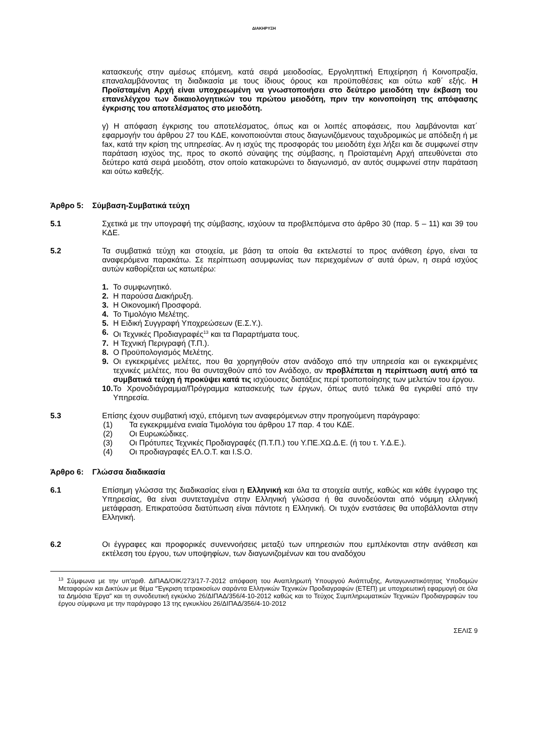ΔΙΑΚΗΡΥΞΗ
κατασκευής στην αμέσως επόμενη, κατά σειρά μειοδοσίας, Εργοληπτική Επιχείρηση ή Κοινοπραξία, επαναλαμβάνοντας τη διαδικασία με τους ίδιους όρους και προϋποθέσεις και ούτω καθ΄ εξής. Η Προϊσταμένη Αρχή είναι υποχρεωμένη να γνωστοποιήσει στο δεύτερο μειοδότη την έκβαση του επανελέγχου των δικαιολογητικών του πρώτου μειοδότη, πριν την κοινοποίηση της απόφασης έγκρισης του αποτελέσματος στο μειοδότη.
γ) Η απόφαση έγκρισης του αποτελέσματος, όπως και οι λοιπές αποφάσεις, που λαμβάνονται κατ΄ εφαρμογήν του άρθρου 27 του ΚΔΕ, κοινοποιούνται στους διαγωνιζόμενους ταχυδρομικώς με απόδειξη ή με fax, κατά την κρίση της υπηρεσίας. Αν η ισχύς της προσφοράς του μειοδότη έχει λήξει και δε συμφωνεί στην παράταση ισχύος της, προς το σκοπό σύναψης της σύμβασης, η Προϊσταμένη Αρχή απευθύνεται στο δεύτερο κατά σειρά μειοδότη, στον οποίο κατακυρώνει το διαγωνισμό, αν αυτός συμφωνεί στην παράταση και ούτω καθεξής.
Άρθρο 5: Σύμβαση-Συμβατικά τεύχη
5.1 Σχετικά με την υπογραφή της σύμβασης, ισχύουν τα προβλεπόμενα στο άρθρο 30 (παρ. 5 – 11) και 39 του ΚΔΕ.
5.2 Τα συμβατικά τεύχη και στοιχεία, με βάση τα οποία θα εκτελεστεί το προς ανάθεση έργο, είναι τα αναφερόμενα παρακάτω. Σε περίπτωση ασυμφωνίας των περιεχομένων σ' αυτά όρων, η σειρά ισχύος αυτών καθορίζεται ως κατωτέρω:
1. Το συμφωνητικό.
2. Η παρούσα Διακήρυξη.
3. Η Οικονομική Προσφορά.
4. Το Τιμολόγιο Μελέτης.
5. Η Ειδική Συγγραφή Υποχρεώσεων (Ε.Σ.Υ.).
6. Οι Τεχνικές Προδιαγραφές<sup>13</sup> και τα Παραρτήματα τους.
7. Η Τεχνική Περιγραφή (Τ.Π.).
8. Ο Προϋπολογισμός Μελέτης.
9. Οι εγκεκριμένες μελέτες, που θα χορηγηθούν στον ανάδοχο από την υπηρεσία και οι εγκεκριμένες τεχνικές μελέτες, που θα συνταχθούν από τον Ανάδοχο, αν προβλέπεται η περίπτωση αυτή από τα συμβατικά τεύχη ή προκύψει κατά τις ισχύουσες διατάξεις περί τροποποίησης των μελετών του έργου.
10. Το Χρονοδιάγραμμα/Πρόγραμμα κατασκευής των έργων, όπως αυτό τελικά θα εγκριθεί από την Υπηρεσία.
5.3 Επίσης έχουν συμβατική ισχύ, επόμενη των αναφερόμενων στην προηγούμενη παράγραφο:
(1) Τα εγκεκριμμένα ενιαία Τιμολόγια του άρθρου 17 παρ. 4 του ΚΔΕ.
(2) Οι Ευρωκώδικες.
(3) Οι Πρότυπες Τεχνικές Προδιαγραφές (Π.Τ.Π.) του Υ.ΠΕ.ΧΩ.Δ.Ε. (ή του τ. Υ.Δ.Ε.).
(4) Οι προδιαγραφές ΕΛ.Ο.Τ. και I.S.O.
Άρθρο 6: Γλώσσα διαδικασία
6.1 Επίσημη γλώσσα της διαδικασίας είναι η Ελληνική και όλα τα στοιχεία αυτής, καθώς και κάθε έγγραφο της Υπηρεσίας, θα είναι συντεταγμένα στην Ελληνική γλώσσα ή θα συνοδεύονται από νόμιμη ελληνική μετάφραση. Επικρατούσα διατύπωση είναι πάντοτε η Ελληνική. Οι τυχόν ενστάσεις θα υποβάλλονται στην Ελληνική.
6.2 Οι έγγραφες και προφορικές συνεννοήσεις μεταξύ των υπηρεσιών που εμπλέκονται στην ανάθεση και εκτέλεση του έργου, των υποψηφίων, των διαγωνιζομένων και του αναδόχου
<sup>13</sup> Σύμφωνα με την υπ'αριθ. ΔΙΠΑΔ/ΟΙΚ/273/17-7-2012 απόφαση του Αναπληρωτή Υπουργού Ανάπτυξης, Ανταγωνιστικότητας Υποδομών Μεταφορών και Δικτύων με θέμα “Έγκριση τετρακοσίων σαράντα Ελληνικών Τεχνικών Προδιαγραφών (ΕΤΕΠ) με υποχρεωτική εφαρμογή σε όλα τα Δημόσια Έργα” και τη συνοδευτική εγκύκλιο 26/ΔΙΠΑΔ/356/4-10-2012 καθώς και το Τεύχος Συμπληρωματικών Τεχνικών Προδιαγραφών του έργου σύμφωνα με την παράγραφο 13 της εγκυκλίου 26/ΔΙΠΑΔ/356/4-10-2012
ΣΕΛΙΣ 9